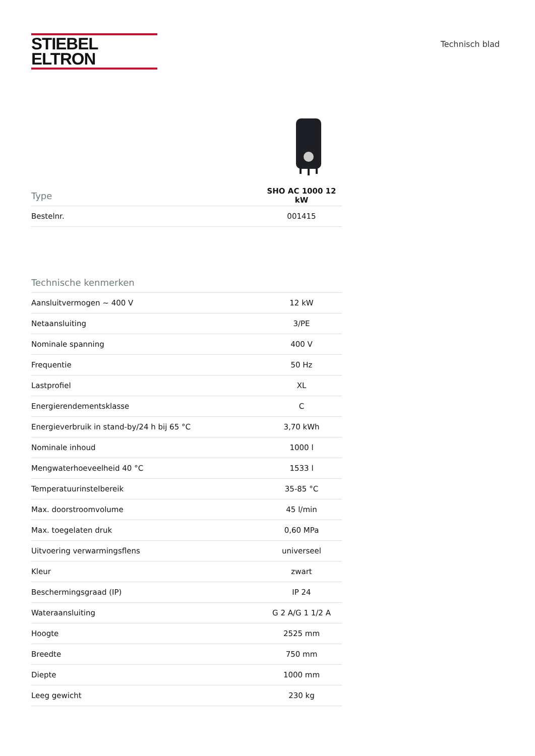STIEBEL ELTRON
Technisch blad
| Type | SHO AC 1000 12 kW |
| --- | --- |
| Bestelnr. | 001415 |
| Technische kenmerken | |
| --- | --- |
| Aansluitvermogen ~ 400 V | 12 kW |
| Netaansluiting | 3/PE |
| Nominale spanning | 400 V |
| Frequentie | 50 Hz |
| Lastprofiel | XL |
| Energierendementsklasse | C |
| Energieverbruik in stand-by/24 h bij 65 °C | 3,70 kWh |
| Nominale inhoud | 1000 l |
| Mengwaterhoeveelheid 40 °C | 1533 l |
| Temperatuurinstelbereik | 35-85 °C |
| Max. doorstroomvolume | 45 l/min |
| Max. toegelaten druk | 0,60 MPa |
| Uitvoering verwarmingsflens | universeel |
| Kleur | zwart |
| Beschermingsgraad (IP) | IP 24 |
| Wateraansluiting | G 2 A/G 1 1/2 A |
| Hoogte | 2525 mm |
| Breedte | 750 mm |
| Diepte | 1000 mm |
| Leeg gewicht | 230 kg |